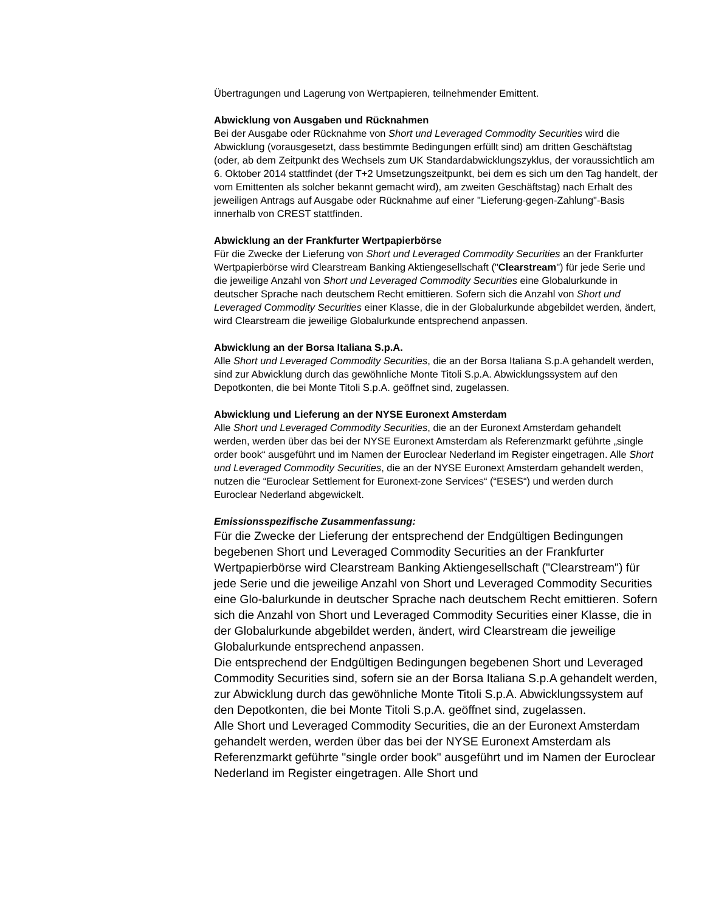Übertragungen und Lagerung von Wertpapieren, teilnehmender Emittent.
Abwicklung von Ausgaben und Rücknahmen
Bei der Ausgabe oder Rücknahme von Short und Leveraged Commodity Securities wird die Abwicklung (vorausgesetzt, dass bestimmte Bedingungen erfüllt sind) am dritten Geschäftstag (oder, ab dem Zeitpunkt des Wechsels zum UK Standardabwicklungszyklus, der voraussichtlich am 6. Oktober 2014 stattfindet (der T+2 Umsetzungszeitpunkt, bei dem es sich um den Tag handelt, der vom Emittenten als solcher bekannt gemacht wird), am zweiten Geschäftstag) nach Erhalt des jeweiligen Antrags auf Ausgabe oder Rücknahme auf einer "Lieferung-gegen-Zahlung"-Basis innerhalb von CREST stattfinden.
Abwicklung an der Frankfurter Wertpapierbörse
Für die Zwecke der Lieferung von Short und Leveraged Commodity Securities an der Frankfurter Wertpapierbörse wird Clearstream Banking Aktiengesellschaft ("Clearstream") für jede Serie und die jeweilige Anzahl von Short und Leveraged Commodity Securities eine Globalurkunde in deutscher Sprache nach deutschem Recht emittieren. Sofern sich die Anzahl von Short und Leveraged Commodity Securities einer Klasse, die in der Globalurkunde abgebildet werden, ändert, wird Clearstream die jeweilige Globalurkunde entsprechend anpassen.
Abwicklung an der Borsa Italiana S.p.A.
Alle Short und Leveraged Commodity Securities, die an der Borsa Italiana S.p.A gehandelt werden, sind zur Abwicklung durch das gewöhnliche Monte Titoli S.p.A. Abwicklungssystem auf den Depotkonten, die bei Monte Titoli S.p.A. geöffnet sind, zugelassen.
Abwicklung und Lieferung an der NYSE Euronext Amsterdam
Alle Short und Leveraged Commodity Securities, die an der Euronext Amsterdam gehandelt werden, werden über das bei der NYSE Euronext Amsterdam als Referenzmarkt geführte „single order book“ ausgeführt und im Namen der Euroclear Nederland im Register eingetragen. Alle Short und Leveraged Commodity Securities, die an der NYSE Euronext Amsterdam gehandelt werden, nutzen die “Euroclear Settlement for Euronext-zone Services“ (“ESES“) und werden durch Euroclear Nederland abgewickelt.
Emissionsspezifische Zusammenfassung:
Für die Zwecke der Lieferung der entsprechend der Endgültigen Bedingungen begebenen Short und Leveraged Commodity Securities an der Frankfurter Wertpapierbörse wird Clearstream Banking Aktiengesellschaft ("Clearstream") für jede Serie und die jeweilige Anzahl von Short und Leveraged Commodity Securities eine Glo-balurkunde in deutscher Sprache nach deutschem Recht emittieren. Sofern sich die Anzahl von Short und Leveraged Commodity Securities einer Klasse, die in der Globalurkunde abgebildet werden, ändert, wird Clearstream die jeweilige Globalurkunde entsprechend anpassen.
Die entsprechend der Endgültigen Bedingungen begebenen Short und Leveraged Commodity Securities sind, sofern sie an der Borsa Italiana S.p.A gehandelt werden, zur Abwicklung durch das gewöhnliche Monte Titoli S.p.A. Abwicklungssystem auf den Depotkonten, die bei Monte Titoli S.p.A. geöffnet sind, zugelassen.
Alle Short und Leveraged Commodity Securities, die an der Euronext Amsterdam gehandelt werden, werden über das bei der NYSE Euronext Amsterdam als Referenzmarkt geführte "single order book" ausgeführt und im Namen der Euroclear Nederland im Register eingetragen. Alle Short und